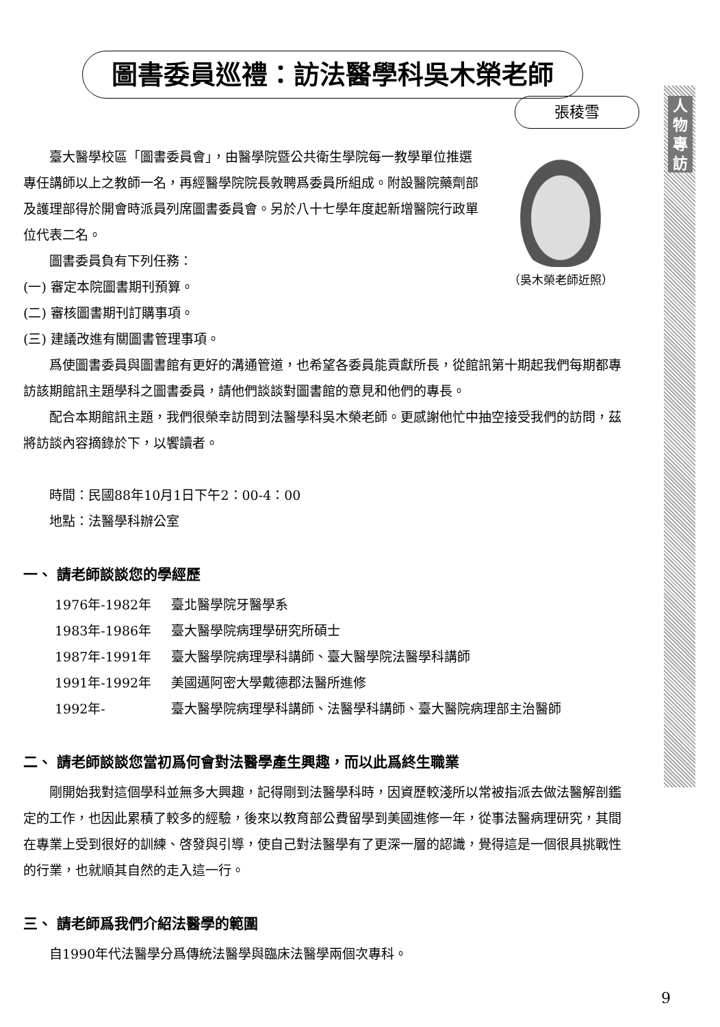人物專訪
圖書委員巡禮：訪法醫學科吳木榮老師
張稜雪
（吳木榮老師近照）
臺大醫學校區「圖書委員會」，由醫學院暨公共衛生學院每一教學單位推選專任講師以上之教師一名，再經醫學院院長敦聘爲委員所組成。附設醫院藥劑部及護理部得於開會時派員列席圖書委員會。另於八十七學年度起新增醫院行政單位代表二名。
圖書委員負有下列任務：
(一) 審定本院圖書期刊預算。
(二) 審核圖書期刊訂購事項。
(三) 建議改進有關圖書管理事項。
爲使圖書委員與圖書館有更好的溝通管道，也希望各委員能貢獻所長，從館訊第十期起我們每期都專訪該期館訊主題學科之圖書委員，請他們談談對圖書館的意見和他們的專長。
配合本期館訊主題，我們很榮幸訪問到法醫學科吳木榮老師。更感謝他忙中抽空接受我們的訪問，茲將訪談內容摘錄於下，以饗讀者。
時間：民國88年10月1日下午2：00-4：00
地點：法醫學科辦公室
一、 請老師談談您的學經歷
1976年-1982年 臺北醫學院牙醫學系
1983年-1986年 臺大醫學院病理學研究所碩士
1987年-1991年 臺大醫學院病理學科講師、臺大醫學院法醫學科講師
1991年-1992年 美國邁阿密大學戴德郡法醫所進修
1992年- 臺大醫學院病理學科講師、法醫學科講師、臺大醫院病理部主治醫師
二、 請老師談談您當初爲何會對法醫學產生興趣，而以此爲終生職業
剛開始我對這個學科並無多大興趣，記得剛到法醫學科時，因資歷較淺所以常被指派去做法醫解剖鑑定的工作，也因此累積了較多的經驗，後來以教育部公費留學到美國進修一年，從事法醫病理研究，其間在專業上受到很好的訓練、啓發與引導，使自己對法醫學有了更深一層的認識，覺得這是一個很具挑戰性的行業，也就順其自然的走入這一行。
三、 請老師爲我們介紹法醫學的範圍
自1990年代法醫學分爲傳統法醫學與臨床法醫學兩個次專科。
9